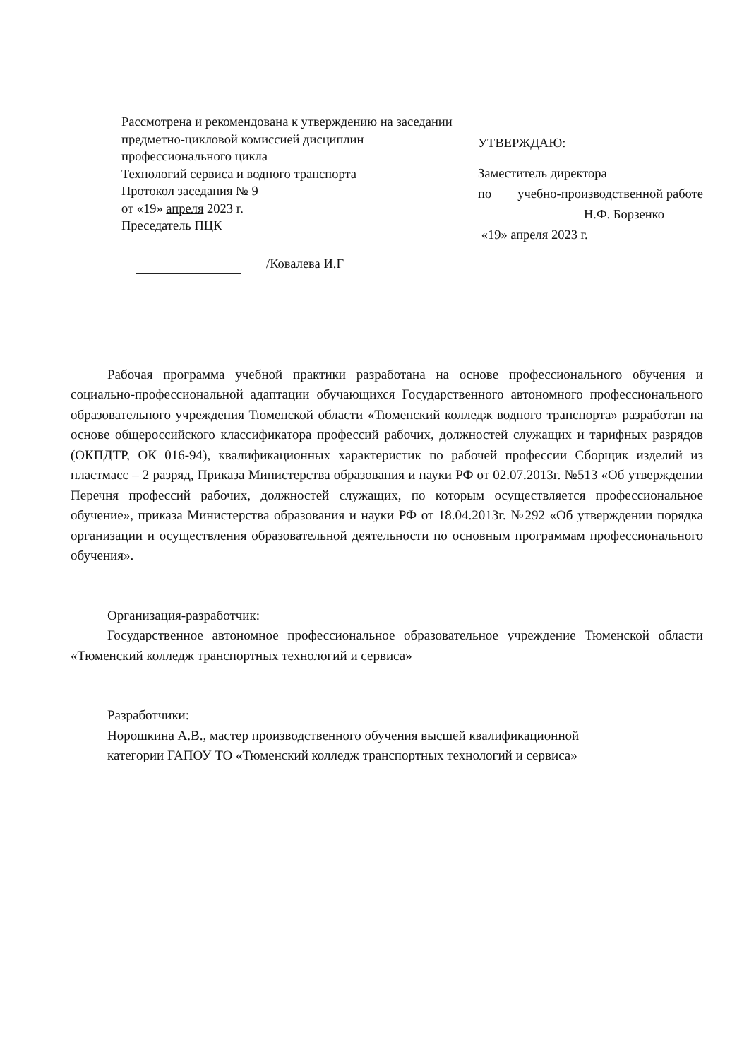Рассмотрена и рекомендована к утверждению на заседании предметно-цикловой комиссией дисциплин профессионального цикла
Технологий сервиса и водного транспорта
Протокол заседания № 9
от «19» апреля 2023 г.
Преседатель ПЦК
/Ковалева И.Г
УТВЕРЖДАЮ:
Заместитель директора
по учебно-производственной работе
Н.Ф. Борзенко
«19» апреля 2023 г.
Рабочая программа учебной практики разработана на основе профессионального обучения и социально-профессиональной адаптации обучающихся Государственного автономного профессионального образовательного учреждения Тюменской области «Тюменский колледж водного транспорта» разработан на основе общероссийского классификатора профессий рабочих, должностей служащих и тарифных разрядов (ОКПДТР, ОК 016-94), квалификационных характеристик по рабочей профессии Сборщик изделий из пластмасс – 2 разряд, Приказа Министерства образования и науки РФ от 02.07.2013г. №513 «Об утверждении Перечня профессий рабочих, должностей служащих, по которым осуществляется профессиональное обучение», приказа Министерства образования и науки РФ от 18.04.2013г. №292 «Об утверждении порядка организации и осуществления образовательной деятельности по основным программам профессионального обучения».
Организация-разработчик:
Государственное автономное профессиональное образовательное учреждение Тюменской области «Тюменский колледж транспортных технологий и сервиса»
Разработчики:
Норошкина А.В., мастер производственного обучения высшей квалификационной
категории ГАПОУ ТО «Тюменский колледж транспортных технологий и сервиса»